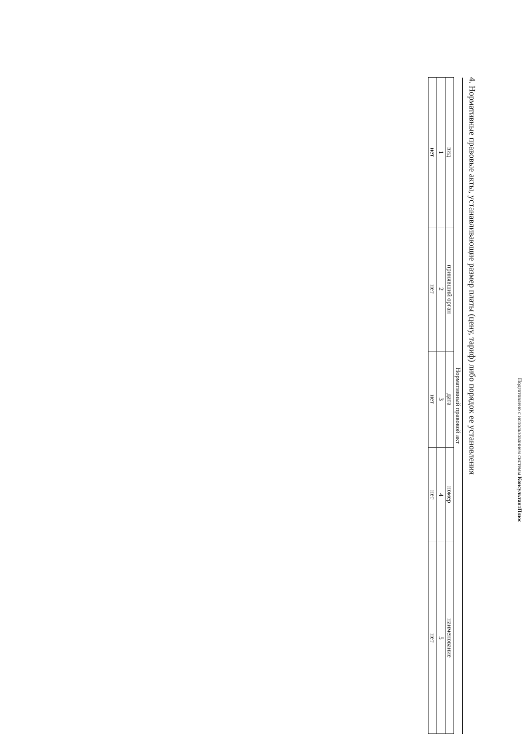Подготовлено с использованием системы КонсультантПлюс
4. Нормативные правовые акты, устанавливающие размер платы (цену, тариф) либо порядок ее установления
| Нормативный правовой акт | | | | |
| --- | --- | --- | --- | --- |
| вид | принявший орган | дата | номер | наименование |
| 1 | 2 | 3 | 4 | 5 |
| нет | нет | нет | нет | нет |